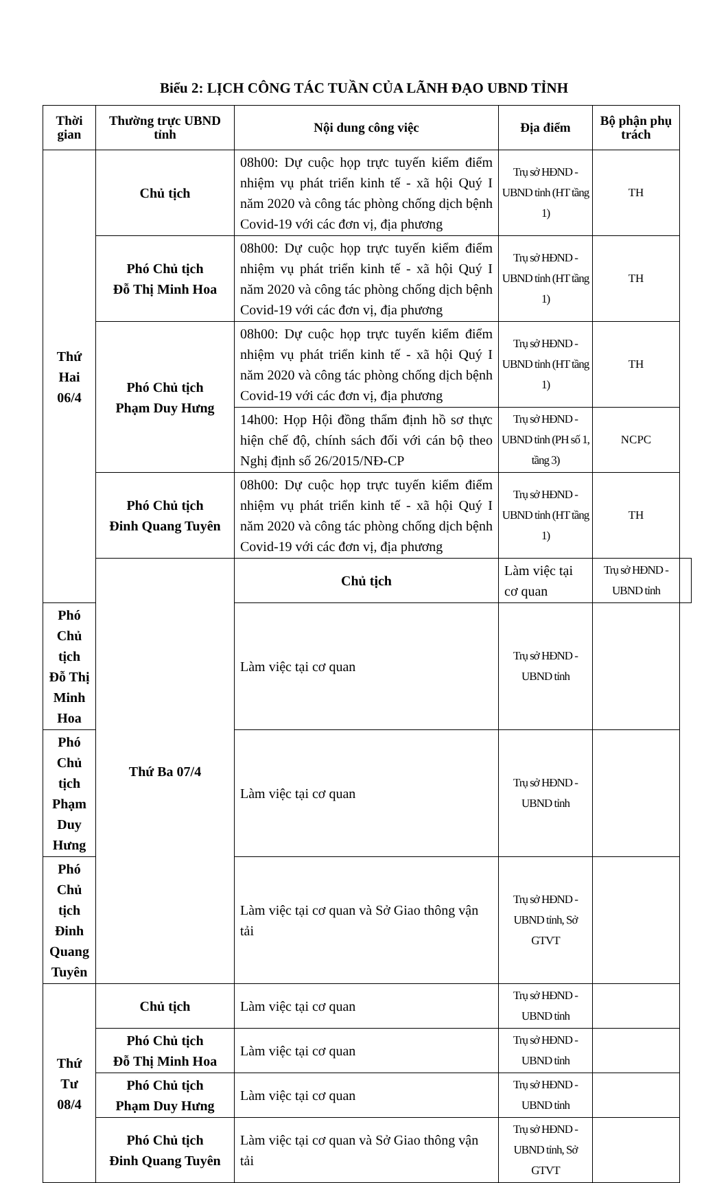Biểu 2: LỊCH CÔNG TÁC TUẦN CỦA LÃNH ĐẠO UBND TỈNH
| Thời gian | Thường trực UBND tỉnh | Nội dung công việc | Địa điểm | Bộ phận phụ trách | |
| --- | --- | --- | --- | --- | --- |
| Thứ Hai 06/4 | Chủ tịch | 08h00: Dự cuộc họp trực tuyến kiểm điểm nhiệm vụ phát triển kinh tế - xã hội Quý I năm 2020 và công tác phòng chống dịch bệnh Covid-19 với các đơn vị, địa phương | Trụ sở HĐND - UBND tỉnh (HT tầng 1) | TH | |
| | Phó Chủ tịch Đỗ Thị Minh Hoa | 08h00: Dự cuộc họp trực tuyến kiểm điểm nhiệm vụ phát triển kinh tế - xã hội Quý I năm 2020 và công tác phòng chống dịch bệnh Covid-19 với các đơn vị, địa phương | Trụ sở HĐND - UBND tỉnh (HT tầng 1) | TH | |
| | Phó Chủ tịch Phạm Duy Hưng | 08h00: Dự cuộc họp trực tuyến kiểm điểm nhiệm vụ phát triển kinh tế - xã hội Quý I năm 2020 và công tác phòng chống dịch bệnh Covid-19 với các đơn vị, địa phương | Trụ sở HĐND - UBND tỉnh (HT tầng 1) | TH | |
| | | 14h00: Họp Hội đồng thẩm định hồ sơ thực hiện chế độ, chính sách đối với cán bộ theo Nghị định số 26/2015/NĐ-CP | Trụ sở HĐND - UBND tỉnh (PH số 1, tầng 3) | NCPC | |
| | Phó Chủ tịch Đinh Quang Tuyên | 08h00: Dự cuộc họp trực tuyến kiểm điểm nhiệm vụ phát triển kinh tế - xã hội Quý I năm 2020 và công tác phòng chống dịch bệnh Covid-19 với các đơn vị, địa phương | Trụ sở HĐND - UBND tỉnh (HT tầng 1) | TH | |
| | Thứ Ba 07/4 | Chủ tịch | Làm việc tại cơ quan | Trụ sở HĐND - UBND tỉnh | |
| Phó Chủ tịch Đỗ Thị Minh Hoa | | Làm việc tại cơ quan | Trụ sở HĐND - UBND tỉnh | | |
| Phó Chủ tịch Phạm Duy Hưng | | Làm việc tại cơ quan | Trụ sở HĐND - UBND tỉnh | | |
| Phó Chủ tịch Đinh Quang Tuyên | | Làm việc tại cơ quan và Sở Giao thông vận tải | Trụ sở HĐND - UBND tỉnh, Sở GTVT | | |
| Thứ Tư 08/4 | Chủ tịch | Làm việc tại cơ quan | Trụ sở HĐND - UBND tỉnh | | |
| | Phó Chủ tịch Đỗ Thị Minh Hoa | Làm việc tại cơ quan | Trụ sở HĐND - UBND tỉnh | | |
| | Phó Chủ tịch Phạm Duy Hưng | Làm việc tại cơ quan | Trụ sở HĐND - UBND tỉnh | | |
| | Phó Chủ tịch Đinh Quang Tuyên | Làm việc tại cơ quan và Sở Giao thông vận tải | Trụ sở HĐND - UBND tỉnh, Sở GTVT | | |